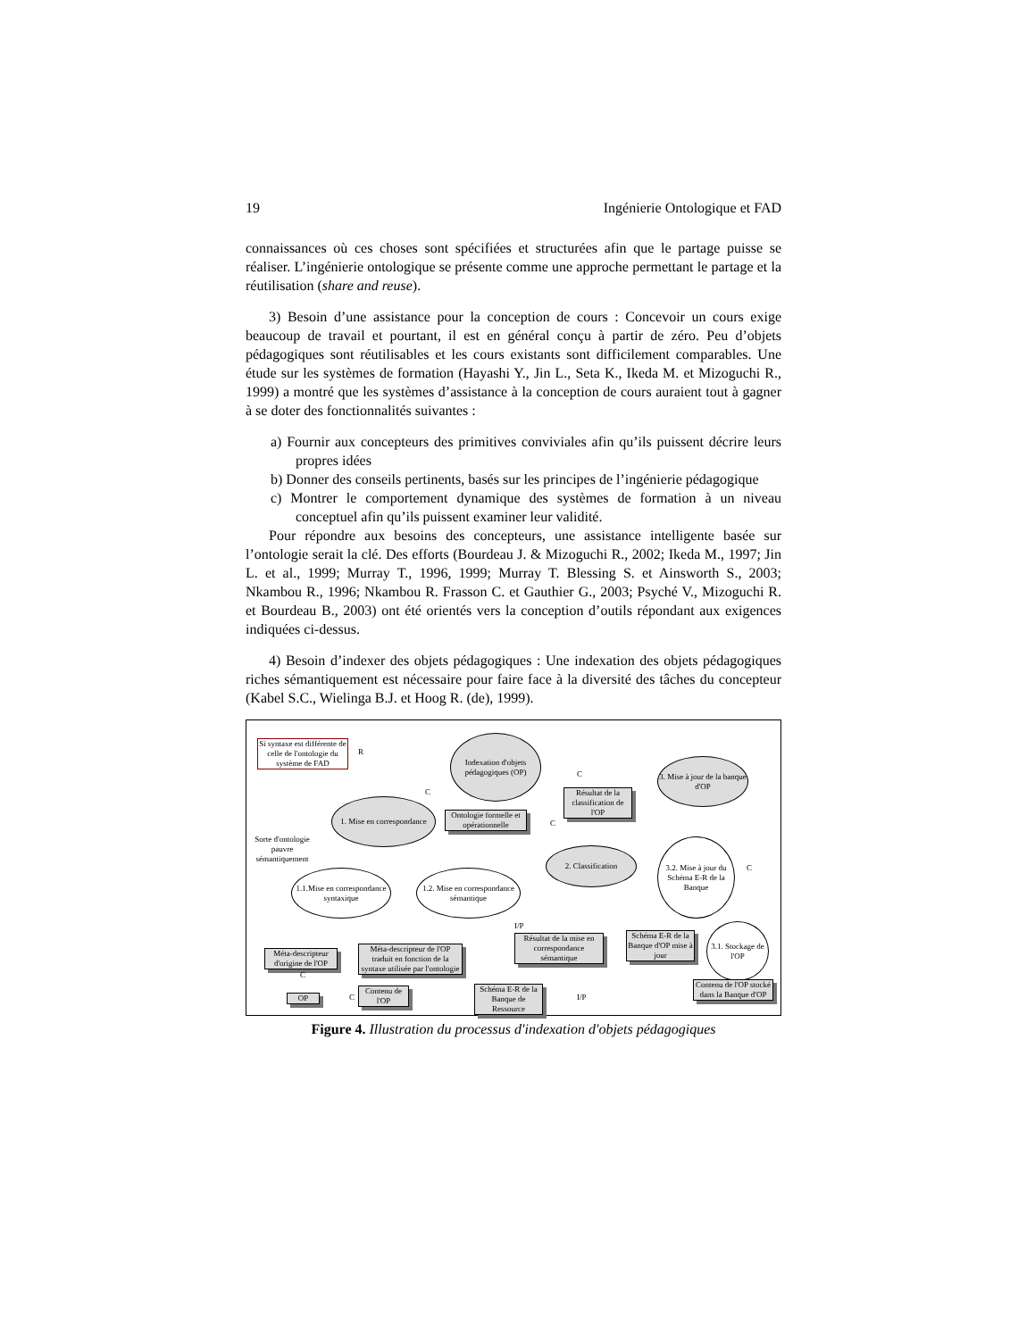19 Ingénierie Ontologique et FAD
connaissances où ces choses sont spécifiées et structurées afin que le partage puisse se réaliser. L’ingénierie ontologique se présente comme une approche permettant le partage et la réutilisation (share and reuse).
3) Besoin d’une assistance pour la conception de cours : Concevoir un cours exige beaucoup de travail et pourtant, il est en général conçu à partir de zéro. Peu d’objets pédagogiques sont réutilisables et les cours existants sont difficilement comparables. Une étude sur les systèmes de formation (Hayashi Y., Jin L., Seta K., Ikeda M. et Mizoguchi R., 1999) a montré que les systèmes d’assistance à la conception de cours auraient tout à gagner à se doter des fonctionnalités suivantes :
a) Fournir aux concepteurs des primitives conviviales afin qu’ils puissent décrire leurs propres idées
b) Donner des conseils pertinents, basés sur les principes de l’ingénierie pédagogique
c) Montrer le comportement dynamique des systèmes de formation à un niveau conceptuel afin qu’ils puissent examiner leur validité.
Pour répondre aux besoins des concepteurs, une assistance intelligente basée sur l’ontologie serait la clé. Des efforts (Bourdeau J. & Mizoguchi R., 2002; Ikeda M., 1997; Jin L. et al., 1999; Murray T., 1996, 1999; Murray T. Blessing S. et Ainsworth S., 2003; Nkambou R., 1996; Nkambou R. Frasson C. et Gauthier G., 2003; Psyché V., Mizoguchi R. et Bourdeau B., 2003) ont été orientés vers la conception d’outils répondant aux exigences indiquées ci-dessus.
4) Besoin d’indexer des objets pédagogiques : Une indexation des objets pédagogiques riches sémantiquement est nécessaire pour faire face à la diversité des tâches du concepteur (Kabel S.C., Wielinga B.J. et Hoog R. (de), 1999).
Si syntaxe est différente de celle de l'ontologie du système de FAD
Indexation d'objets pédagogiques (OP)
3. Mise à jour de la banque d'OP
Résultat de la classification de l'OP
1. Mise en correspondance
Ontologie formelle et opérationnelle
Sorte d'ontologie pauvre sémantiquement
2. Classification
3.2. Mise à jour du Schéma E-R de la Banque
1.1.Mise en correspondance syntaxique
1.2. Mise en correspondance sémantique
Méta-descripteur d'origine de l'OP
Méta-descripteur de l'OP traduit en fonction de la syntaxe utilisée par l'ontologie
Résultat de la mise en correspondance sémantique
Schéma E-R de la Banque d'OP mise à jour
3.1. Stockage de l'OP
Schéma E-R de la Banque de Ressource
Contenu de l'OP stocké dans la Banque d'OP
OP
Contenu de l'OP
R
C
C
C
C
I/P
I/P
C
C
Figure 4. Illustration du processus d'indexation d'objets pédagogiques